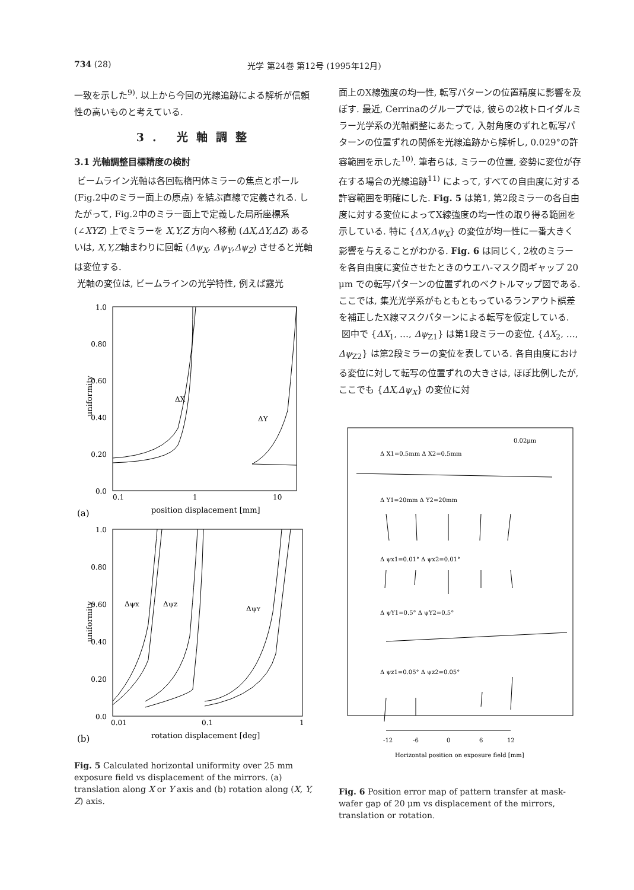734 (28) 光学 第24巻 第12号 (1995年12月)
一致を示した<sup>9)</sup>. 以上から今回の光線追跡による解析が信頼性の高いものと考えている.
3. 光軸調整
3.1 光軸調整目標精度の検討
ビームライン光軸は各回転楕円体ミラーの焦点とポール (Fig.2中のミラー面上の原点) を結ぶ直線で定義される. したがって, Fig.2中のミラー面上で定義した局所座標系 (∠XYZ) 上でミラーを X,Y,Z 方向へ移動 (ΔX,ΔY,ΔZ) あるいは, X,Y,Z軸まわりに回転 (Δψ<sub>X</sub>, Δψ<sub>Y</sub>,Δψ<sub>Z</sub>) させると光軸は変位する.
光軸の変位は, ビームラインの光学特性, 例えば露光
1.0
0.80
0.60
0.40
0.20
0.0
0.1
1
10
uniformity
ΔX
ΔY
(a)
position displacement [mm]
1.0
0.80
0.60
0.40
0.20
0.0
0.01
0.1
1
uniformity
Δψx
Δψz
ΔψY
(b)
rotation displacement [deg]
Fig. 5 Calculated horizontal uniformity over 25 mm exposure field vs displacement of the mirrors. (a) translation along X or Y axis and (b) rotation along (X, Y, Z) axis.
面上のX線強度の均一性, 転写パターンの位置精度に影響を及ぼす. 最近, Cerrinaのグループでは, 彼らの2枚トロイダルミラー光学系の光軸調整にあたって, 入射角度のずれと転写パターンの位置ずれの関係を光線追跡から解析し, 0.029°の許容範囲を示した<sup>10)</sup>. 筆者らは, ミラーの位置, 姿勢に変位が存在する場合の光線追跡<sup>11)</sup> によって, すべての自由度に対する許容範囲を明確にした. Fig. 5 は第1, 第2段ミラーの各自由度に対する変位によってX線強度の均一性の取り得る範囲を示している. 特に {ΔX,Δψ<sub>X</sub>} の変位が均一性に一番大きく影響を与えることがわかる. Fig. 6 は同じく, 2枚のミラーを各自由度に変位させたときのウエハ-マスク間ギャップ 20 μm での転写パターンの位置ずれのベクトルマップ図である. ここでは, 集光光学系がもともともっているランアウト誤差を補正したX線マスクパターンによる転写を仮定している.
図中で {ΔX<sub>1</sub>, …, Δψ<sub>Z1</sub>} は第1段ミラーの変位, {ΔX<sub>2</sub>, …, Δψ<sub>Z2</sub>} は第2段ミラーの変位を表している. 各自由度における変位に対して転写の位置ずれの大きさは, ほぼ比例したが, ここでも {ΔX,Δψ<sub>X</sub>} の変位に対
0.02μm
Δ X1=0.5mm Δ X2=0.5mm
Δ Y1=20mm Δ Y2=20mm
Δ ψx1=0.01° Δ ψx2=0.01°
Δ ψY1=0.5° Δ ψY2=0.5°
Δ ψz1=0.05° Δ ψz2=0.05°
-12
-6
0
6
12
Horizontal position on exposure field [mm]
Fig. 6 Position error map of pattern transfer at mask-wafer gap of 20 μm vs displacement of the mirrors, translation or rotation.